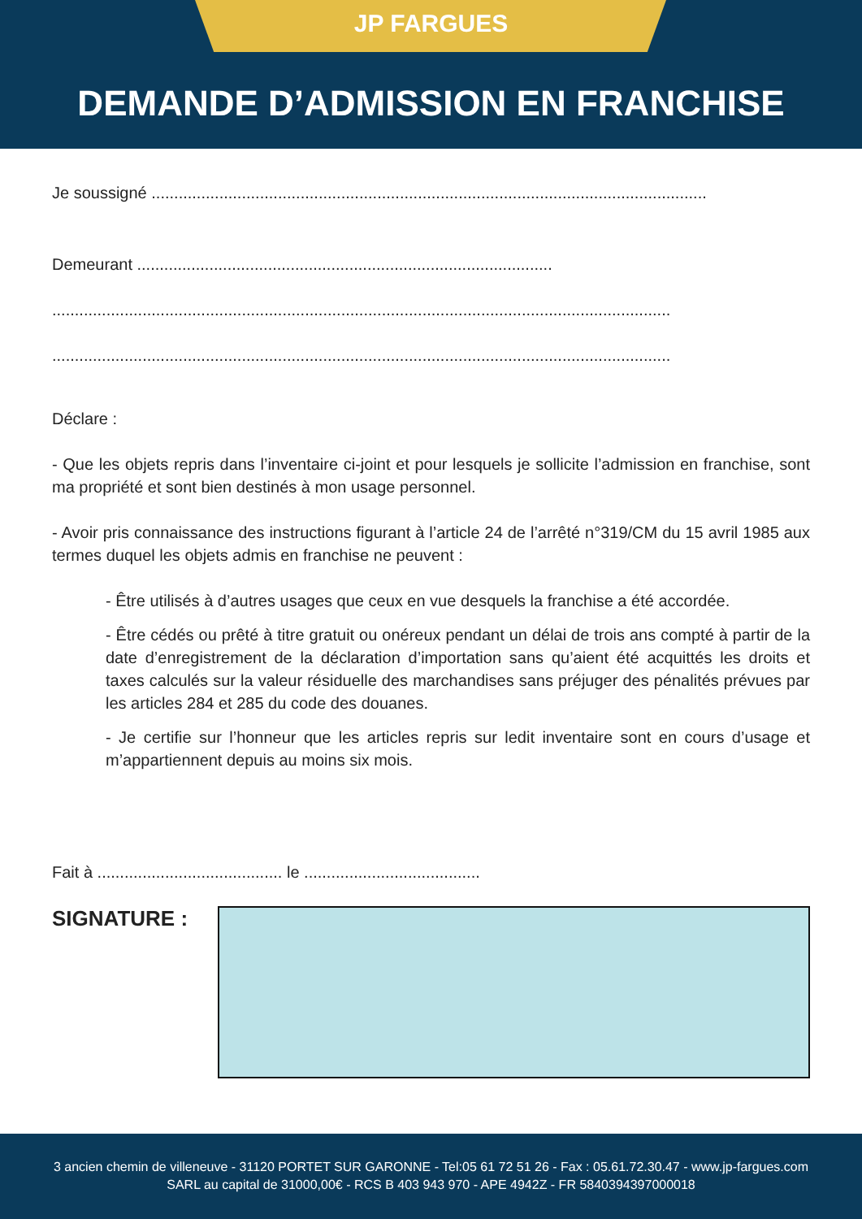JP FARGUES
DEMANDE D’ADMISSION EN FRANCHISE
Je soussigné ...........................................................................................................................
Demeurant ............................................................................................
.........................................................................................................................................
.........................................................................................................................................
Déclare :
- Que les objets repris dans l’inventaire ci-joint et pour lesquels je sollicite l’admission en franchise, sont ma propriété et sont bien destinés à mon usage personnel.
- Avoir pris connaissance des instructions figurant à l’article 24 de l’arrêté n°319/CM du 15 avril 1985 aux termes duquel les objets admis en franchise ne peuvent :
- Être utilisés à d’autres usages que ceux en vue desquels la franchise a été accordée.
- Être cédés ou prêté à titre gratuit ou onéreux pendant un délai de trois ans compté à partir de la date d’enregistrement de la déclaration d’importation sans qu’aient été acquittés les droits et taxes calculés sur la valeur résiduelle des marchandises sans préjuger des pénalités prévues par les articles 284 et 285 du code des douanes.
- Je certifie sur l’honneur que les articles repris sur ledit inventaire sont en cours d’usage et m’appartiennent depuis au moins six mois.
Fait à ......................................... le .......................................
SIGNATURE :
3 ancien chemin de villeneuve - 31120 PORTET SUR GARONNE - Tel:05 61 72 51 26 - Fax : 05.61.72.30.47 - www.jp-fargues.com
SARL au capital de 31000,00€ - RCS B 403 943 970 - APE 4942Z - FR 5840394397000018